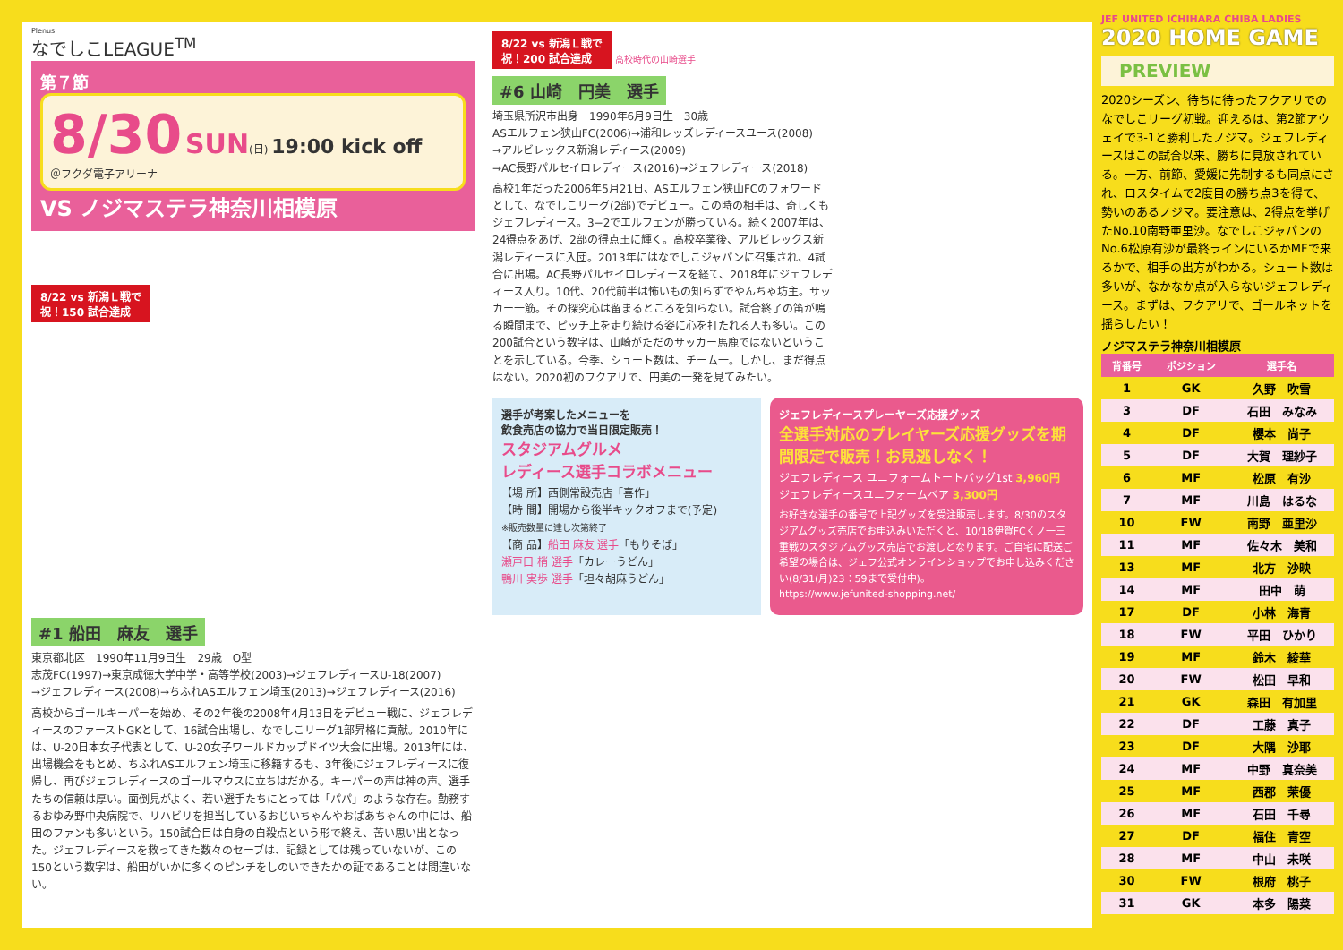Plenus
なでしこLEAGUE<sup>TM</sup>
第７節
8/30 SUN(日) 19:00 kick off
＠フクダ電子アリーナ
VS ノジマステラ神奈川相模原
8/22 vs 新潟Ｌ戦で
祝！150 試合達成
#1 船田　麻友　選手
東京都北区　1990年11月9日生　29歳　O型
志茂FC(1997)→東京成徳大学中学・高等学校(2003)→ジェフレディースU-18(2007)
→ジェフレディース(2008)→ちふれASエルフェン埼玉(2013)→ジェフレディース(2016)
高校からゴールキーパーを始め、その2年後の2008年4月13日をデビュー戦に、ジェフレディースのファーストGKとして、16試合出場し、なでしこリーグ1部昇格に貢献。2010年には、U-20日本女子代表として、U-20女子ワールドカップドイツ大会に出場。2013年には、出場機会をもとめ、ちふれASエルフェン埼玉に移籍するも、3年後にジェフレディースに復帰し、再びジェフレディースのゴールマウスに立ちはだかる。キーパーの声は神の声。選手たちの信頼は厚い。面倒見がよく、若い選手たちにとっては「パパ」のような存在。勤務するおゆみ野中央病院で、リハビリを担当しているおじいちゃんやおばあちゃんの中には、船田のファンも多いという。150試合目は自身の自殺点という形で終え、苦い思い出となった。ジェフレディースを救ってきた数々のセーブは、記録としては残っていないが、この150という数字は、船田がいかに多くのピンチをしのいできたかの証であることは間違いない。
8/22 vs 新潟Ｌ戦で
祝！200 試合達成 高校時代の山崎選手
#6 山崎　円美　選手
埼玉県所沢市出身　1990年6月9日生　30歳
ASエルフェン狭山FC(2006)→浦和レッズレディースユース(2008)
→アルビレックス新潟レディース(2009)
→AC長野パルセイロレディース(2016)→ジェフレディース(2018)
高校1年だった2006年5月21日、ASエルフェン狭山FCのフォワードとして、なでしこリーグ(2部)でデビュー。この時の相手は、奇しくもジェフレディース。3−2でエルフェンが勝っている。続く2007年は、24得点をあげ、2部の得点王に輝く。高校卒業後、アルビレックス新潟レディースに入団。2013年にはなでしこジャパンに召集され、4試合に出場。AC長野パルセイロレディースを経て、2018年にジェフレディース入り。10代、20代前半は怖いもの知らずでやんちゃ坊主。サッカー一筋。その探究心は留まるところを知らない。試合終了の笛が鳴る瞬間まで、ピッチ上を走り続ける姿に心を打たれる人も多い。この200試合という数字は、山崎がただのサッカー馬鹿ではないということを示している。今季、シュート数は、チーム一。しかし、まだ得点はない。2020初のフクアリで、円美の一発を見てみたい。
選手が考案したメニューを
飲食売店の協力で当日限定販売！
スタジアムグルメ
レディース選手コラボメニュー
【場 所】西側常設売店「喜作」
【時 間】開場から後半キックオフまで(予定)
※販売数量に達し次第終了
【商 品】船田 麻友 選手「もりそば」
瀬戸口 梢 選手「カレーうどん」
鴨川 実歩 選手「坦々胡麻うどん」
ジェフレディースプレーヤーズ応援グッズ
全選手対応のプレイヤーズ応援グッズを期間限定で販売！お見逃しなく！
ジェフレディース ユニフォームトートバッグ1st 3,960円
ジェフレディースユニフォームベア 3,300円
お好きな選手の番号で上記グッズを受注販売します。8/30のスタジアムグッズ売店でお申込みいただくと、10/18伊賀FCくノ一三重戦のスタジアムグッズ売店でお渡しとなります。ご自宅に配送ご希望の場合は、ジェフ公式オンラインショップでお申し込みください(8/31(月)23：59まで受付中)。
https://www.jefunited-shopping.net/
JEF UNITED ICHIHARA CHIBA LADIES
2020 HOME GAME
PREVIEW
2020シーズン、待ちに待ったフクアリでのなでしこリーグ初戦。迎えるは、第2節アウェイで3-1と勝利したノジマ。ジェフレディースはこの試合以来、勝ちに見放されている。一方、前節、愛媛に先制するも同点にされ、ロスタイムで2度目の勝ち点3を得て、勢いのあるノジマ。要注意は、2得点を挙げたNo.10南野亜里沙。なでしこジャパンのNo.6松原有沙が最終ラインにいるかMFで来るかで、相手の出方がわかる。シュート数は多いが、なかなか点が入らないジェフレディース。まずは、フクアリで、ゴールネットを揺らしたい！
ノジマステラ神奈川相模原
| 背番号 | ポジション | 選手名 |
| --- | --- | --- |
| 1 | GK | 久野 吹雪 |
| 3 | DF | 石田 みなみ |
| 4 | DF | 櫻本 尚子 |
| 5 | DF | 大賀 理紗子 |
| 6 | MF | 松原 有沙 |
| 7 | MF | 川島 はるな |
| 10 | FW | 南野 亜里沙 |
| 11 | MF | 佐々木 美和 |
| 13 | MF | 北方 沙映 |
| 14 | MF | 田中 萌 |
| 17 | DF | 小林 海青 |
| 18 | FW | 平田 ひかり |
| 19 | MF | 鈴木 綾華 |
| 20 | FW | 松田 早和 |
| 21 | GK | 森田 有加里 |
| 22 | DF | 工藤 真子 |
| 23 | DF | 大隅 沙耶 |
| 24 | MF | 中野 真奈美 |
| 25 | MF | 西郡 茉優 |
| 26 | MF | 石田 千尋 |
| 27 | DF | 福住 青空 |
| 28 | MF | 中山 未咲 |
| 30 | FW | 根府 桃子 |
| 31 | GK | 本多 陽菜 |